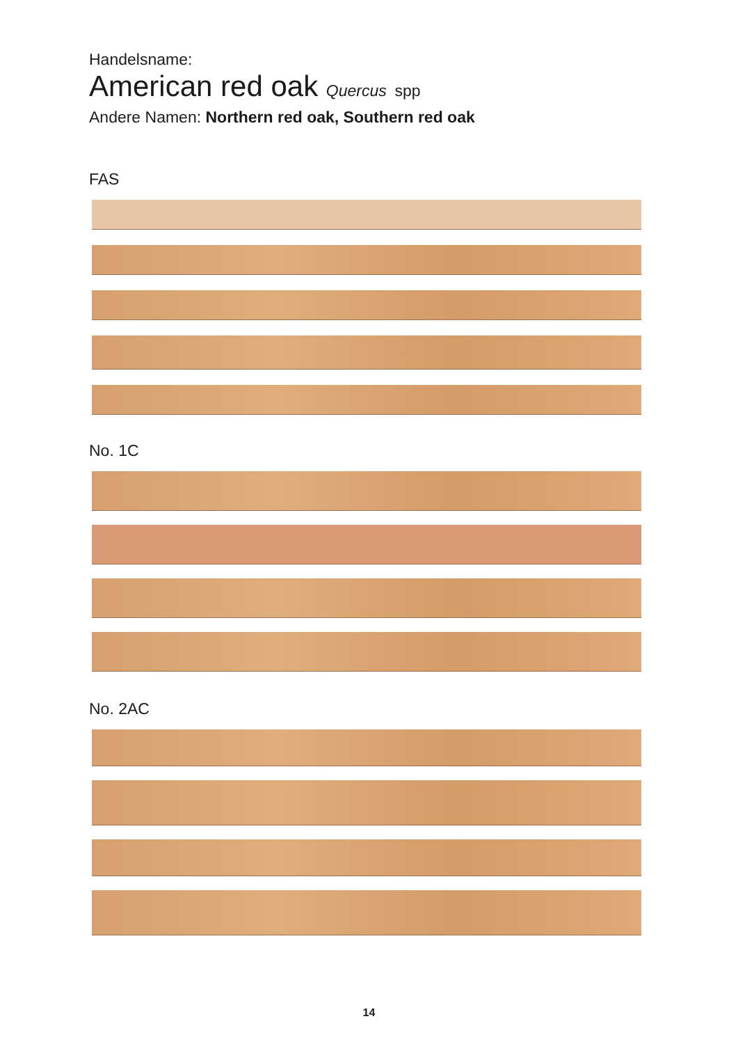Handelsname:
American red oak Quercus spp
Andere Namen: Northern red oak, Southern red oak
FAS
No. 1C
No. 2AC
14